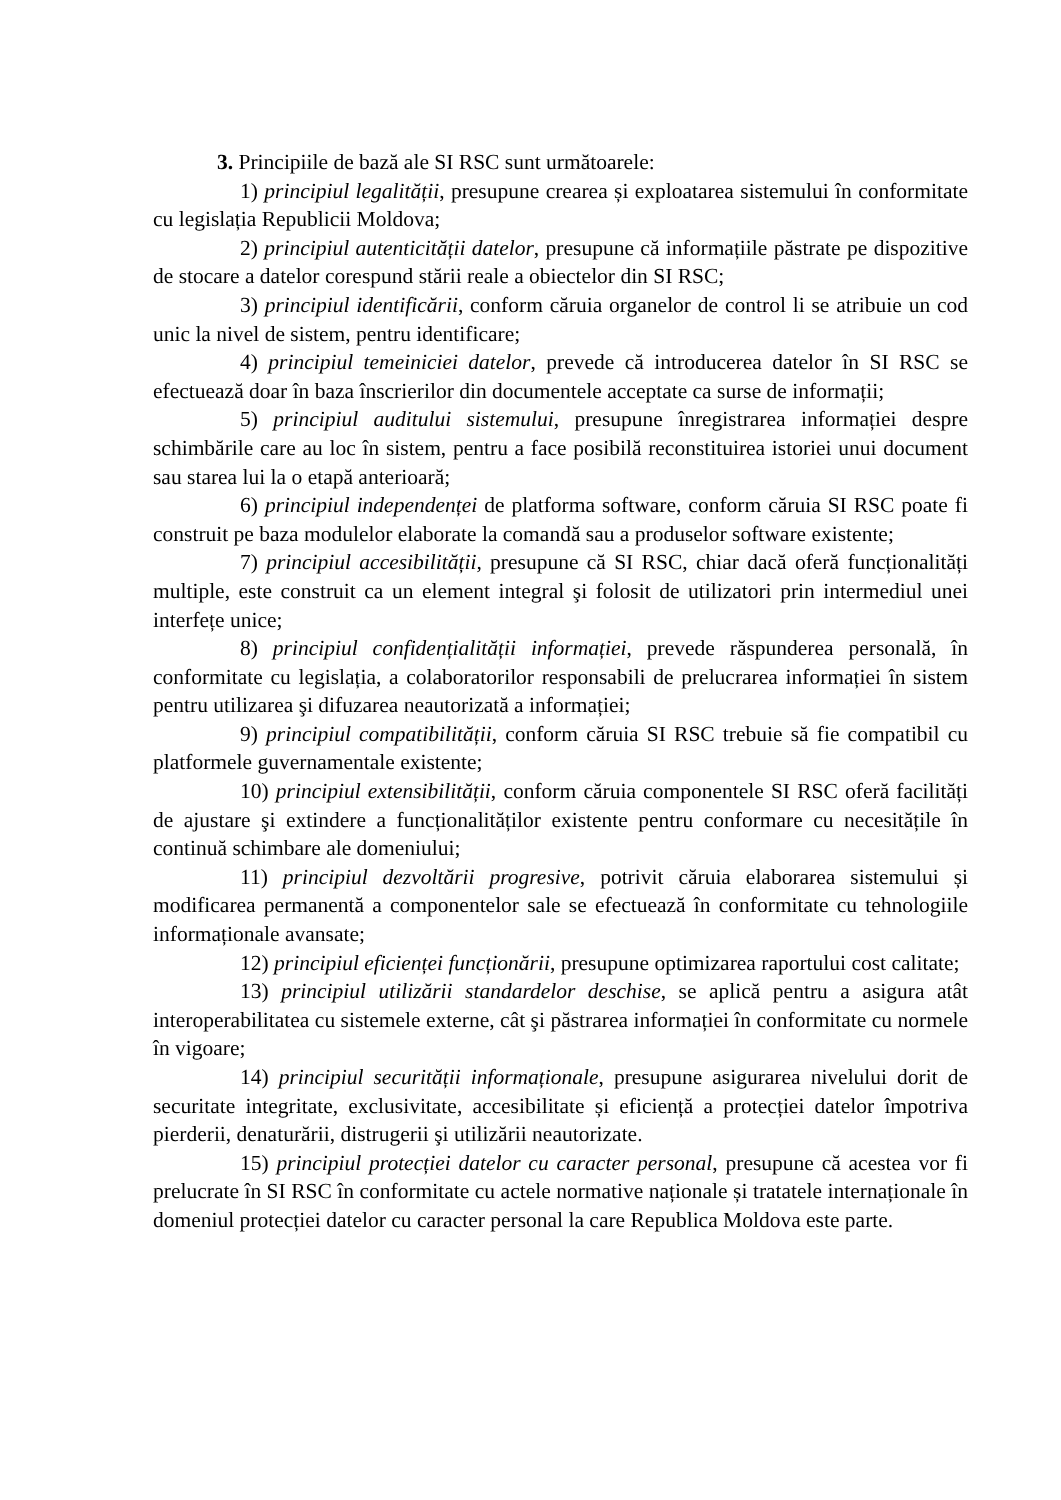3. Principiile de bază ale SI RSC sunt următoarele:
1) principiul legalității, presupune crearea și exploatarea sistemului în conformitate cu legislația Republicii Moldova;
2) principiul autenticității datelor, presupune că informațiile păstrate pe dispozitive de stocare a datelor corespund stării reale a obiectelor din SI RSC;
3) principiul identificării, conform căruia organelor de control li se atribuie un cod unic la nivel de sistem, pentru identificare;
4) principiul temeiniciei datelor, prevede că introducerea datelor în SI RSC se efectuează doar în baza înscrierilor din documentele acceptate ca surse de informații;
5) principiul auditului sistemului, presupune înregistrarea informației despre schimbările care au loc în sistem, pentru a face posibilă reconstituirea istoriei unui document sau starea lui la o etapă anterioară;
6) principiul independenței de platforma software, conform căruia SI RSC poate fi construit pe baza modulelor elaborate la comandă sau a produselor software existente;
7) principiul accesibilității, presupune că SI RSC, chiar dacă oferă funcționalități multiple, este construit ca un element integral şi folosit de utilizatori prin intermediul unei interfețe unice;
8) principiul confidențialității informației, prevede răspunderea personală, în conformitate cu legislația, a colaboratorilor responsabili de prelucrarea informației în sistem pentru utilizarea şi difuzarea neautorizată a informației;
9) principiul compatibilității, conform căruia SI RSC trebuie să fie compatibil cu platformele guvernamentale existente;
10) principiul extensibilității, conform căruia componentele SI RSC oferă facilități de ajustare şi extindere a funcționalităților existente pentru conformare cu necesitățile în continuă schimbare ale domeniului;
11) principiul dezvoltării progresive, potrivit căruia elaborarea sistemului și modificarea permanentă a componentelor sale se efectuează în conformitate cu tehnologiile informaționale avansate;
12) principiul eficienței funcționării, presupune optimizarea raportului cost calitate;
13) principiul utilizării standardelor deschise, se aplică pentru a asigura atât interoperabilitatea cu sistemele externe, cât şi păstrarea informației în conformitate cu normele în vigoare;
14) principiul securității informaționale, presupune asigurarea nivelului dorit de securitate integritate, exclusivitate, accesibilitate și eficiență a protecției datelor împotriva pierderii, denaturării, distrugerii şi utilizării neautorizate.
15) principiul protecției datelor cu caracter personal, presupune că acestea vor fi prelucrate în SI RSC în conformitate cu actele normative naționale și tratatele internaționale în domeniul protecției datelor cu caracter personal la care Republica Moldova este parte.